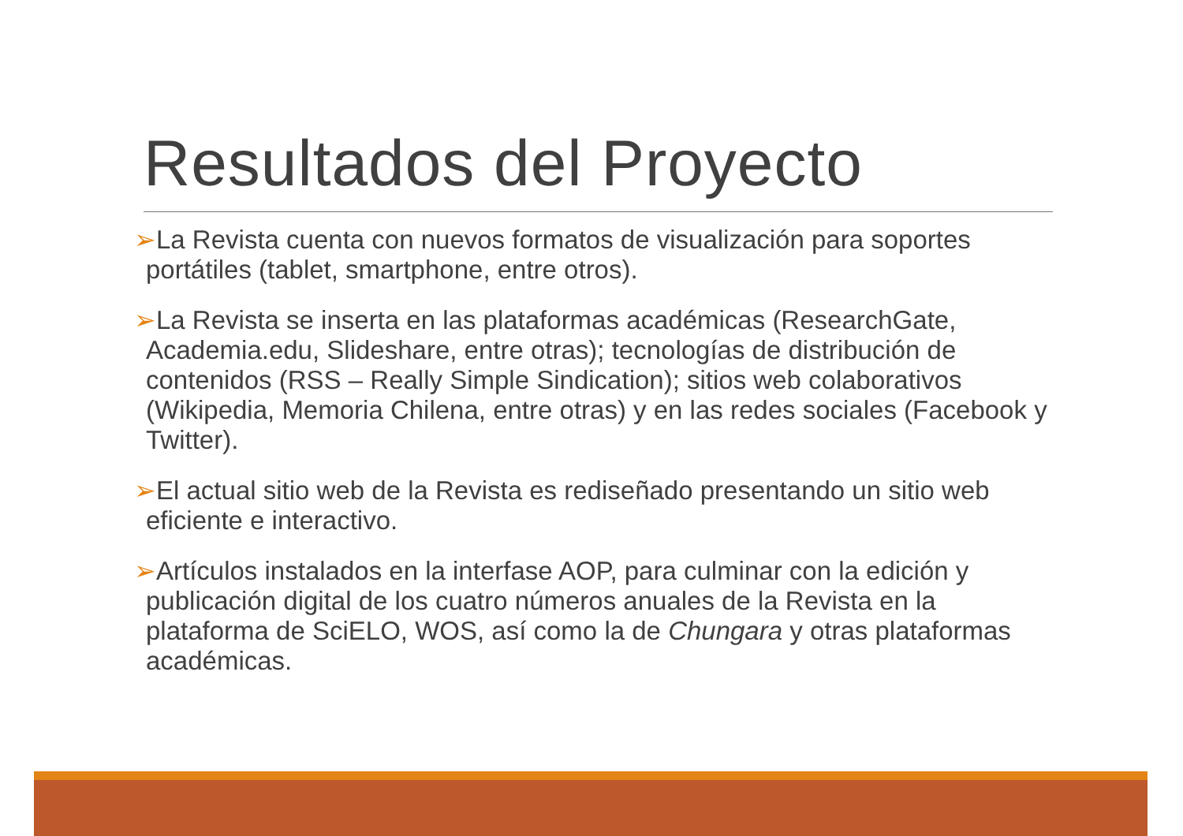Resultados del Proyecto
➢La Revista cuenta con nuevos formatos de visualización para soportes portátiles (tablet, smartphone, entre otros).
➢La Revista se inserta en las plataformas académicas (ResearchGate, Academia.edu, Slideshare, entre otras); tecnologías de distribución de contenidos (RSS – Really Simple Sindication); sitios web colaborativos (Wikipedia, Memoria Chilena, entre otras) y en las redes sociales (Facebook y Twitter).
➢El actual sitio web de la Revista es rediseñado presentando un sitio web eficiente e interactivo.
➢Artículos instalados en la interfase AOP, para culminar con la edición y publicación digital de los cuatro números anuales de la Revista en la plataforma de SciELO, WOS, así como la de Chungara y otras plataformas académicas.